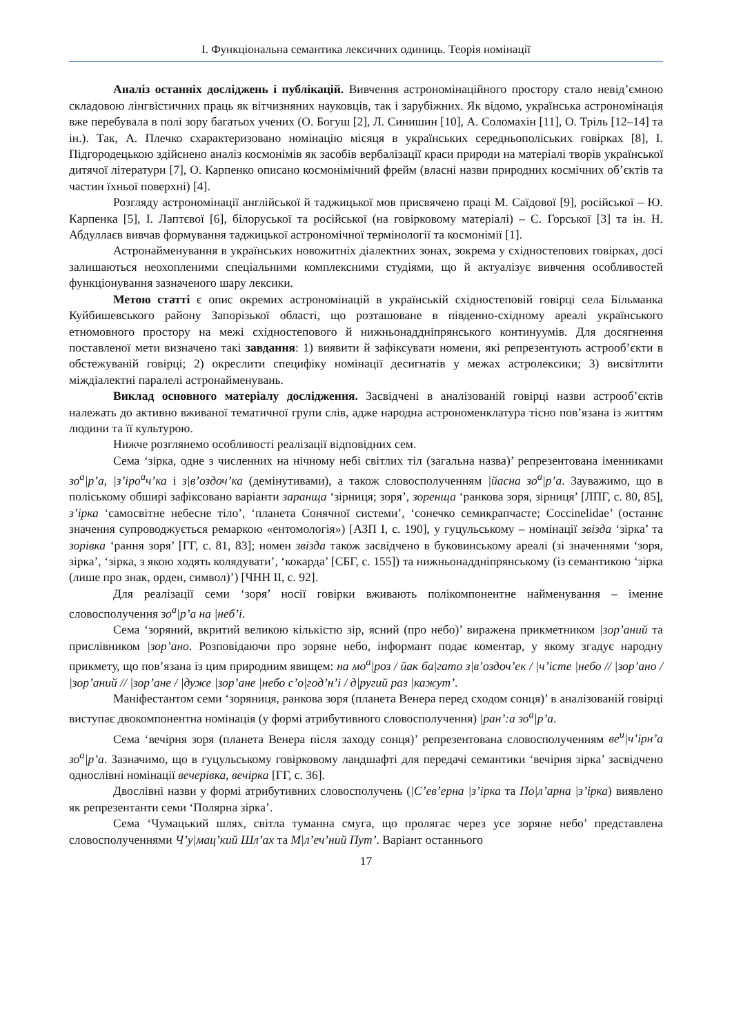І. Функціональна семантика лексичних одиниць. Теорія номінації
Аналіз останніх досліджень і публікацій. Вивчення астрономінаційного простору стало невід’ємною складовою лінгвістичних праць як вітчизняних науковців, так і зарубіжних. Як відомо, українська астрономінація вже перебувала в полі зору багатьох учених (О. Богуш [2], Л. Синишин [10], А. Соломахін [11], О. Тріль [12–14] та ін.). Так, А. Плечко схарактеризовано номінацію місяця в українських середньополіських говірках [8], І. Підгородецькою здійснено аналіз космонімів як засобів вербалізації краси природи на матеріалі творів української дитячої літератури [7], О. Карпенко описано космонімічний фрейм (власні назви природних космічних об’єктів та частин їхньої поверхні) [4].
Розгляду астрономінації англійської й таджицької мов присвячено праці М. Саїдової [9], російської – Ю. Карпенка [5], І. Лаптєвої [6], білоруської та російської (на говірковому матеріалі) – С. Горської [3] та ін. Н. Абдуллаєв вивчав формування таджицької астрономічної термінології та космонімії [1].
Астронайменування в українських новожитніх діалектних зонах, зокрема у східностепових говірках, досі залишаються неохопленими спеціальними комплексними студіями, що й актуалізує вивчення особливостей функціонування зазначеного шару лексики.
Метою статті є опис окремих астрономінацій в українській східностеповій говірці села Більманка Куйбишевського району Запорізької області, що розташоване в південно-східному ареалі українського етномовного простору на межі східностепового й нижньонаддніпрянського континуумів. Для досягнення поставленої мети визначено такі завдання: 1) виявити й зафіксувати номени, які репрезентують астрооб’єкти в обстежуваній говірці; 2) окреслити специфіку номінації десигнатів у межах астролексики; 3) висвітлити міждіалектні паралелі астронайменувань.
Виклад основного матеріалу дослідження. Засвідчені в аналізованій говірці назви астрооб’єктів належать до активно вживаної тематичної групи слів, адже народна астрономенклатура тісно пов’язана із життям людини та її культурою.
Нижче розглянемо особливості реалізації відповідних сем.
Сема ‘зірка, одне з численних на нічному небі світлих тіл (загальна назва)’ репрезентована іменниками зо<sup>а</sup>|р’а, |з’іро<sup>а</sup>ч’ка і з|в’оздоч’ка (демінутивами), а також словосполученням |йасна зо<sup>а</sup>|р’а. Зауважимо, що в поліському обширі зафіксовано варіанти заранща ‘зірниця; зоря’, зоренща ‘ранкова зоря, зірниця’ [ЛПГ, с. 80, 85], з’ірка ‘самосвітне небесне тіло’, ‘планета Сонячної системи’, ‘сонечко семикрапчасте; Coccinelidae’ (останнє значення супроводжується ремаркою «ентомологія») [АЗП І, с. 190], у гуцульському – номінації звізда ‘зірка’ та зорівка ‘рання зоря’ [ГГ, с. 81, 83]; номен звізда також засвідчено в буковинському ареалі (зі значеннями ‘зоря, зірка’, ‘зірка, з якою ходять колядувати’, ‘кокарда’ [СБГ, с. 155]) та нижньонаддніпрянському (із семантикою ‘зірка (лише про знак, орден, символ)’) [ЧНН ІІ, с. 92].
Для реалізації семи ‘зоря’ носії говірки вживають полікомпонентне найменування – іменне словосполучення зо<sup>а</sup>|р’а на |неб’і.
Сема ‘зоряний, вкритий великою кількістю зір, ясний (про небо)’ виражена прикметником |зор’аний та прислівником |зор’ано. Розповідаючи про зоряне небо, інформант подає коментар, у якому згадує народну прикмету, що пов’язана із цим природним явищем: на мо<sup>а</sup>|роз / йак ба|гато з|в’оздоч’ек / |ч’істе |небо // |зор’ано / |зор’аний // |зор’ане / |дуже |зор’ане |небо с’о|год’н’і / д|ругий раз |кажут’.
Маніфестантом семи ‘зоряниця, ранкова зоря (планета Венера перед сходом сонця)’ в аналізованій говірці виступає двокомпонентна номінація (у формі атрибутивного словосполучення) |ран’:а зо<sup>а</sup>|р’а.
Сема ‘вечірня зоря (планета Венера після заходу сонця)’ репрезентована словосполученням ве<sup>и</sup>|ч’ірн’а зо<sup>а</sup>|р’а. Зазначимо, що в гуцульському говірковому ландшафті для передачі семантики ‘вечірня зірка’ засвідчено однослівні номінації вечерівка, вечірка [ГГ, с. 36].
Двослівні назви у формі атрибутивних словосполучень (|С’ев’ерна |з’ірка та По|л’арна |з’ірка) виявлено як репрезентанти семи ‘Полярна зірка’.
Сема ‘Чумацький шлях, світла туманна смуга, що пролягає через усе зоряне небо’ представлена словосполученнями Ч’у|мац’кий Шл’ах та М|л’еч’ний Пут’. Варіант останнього
17